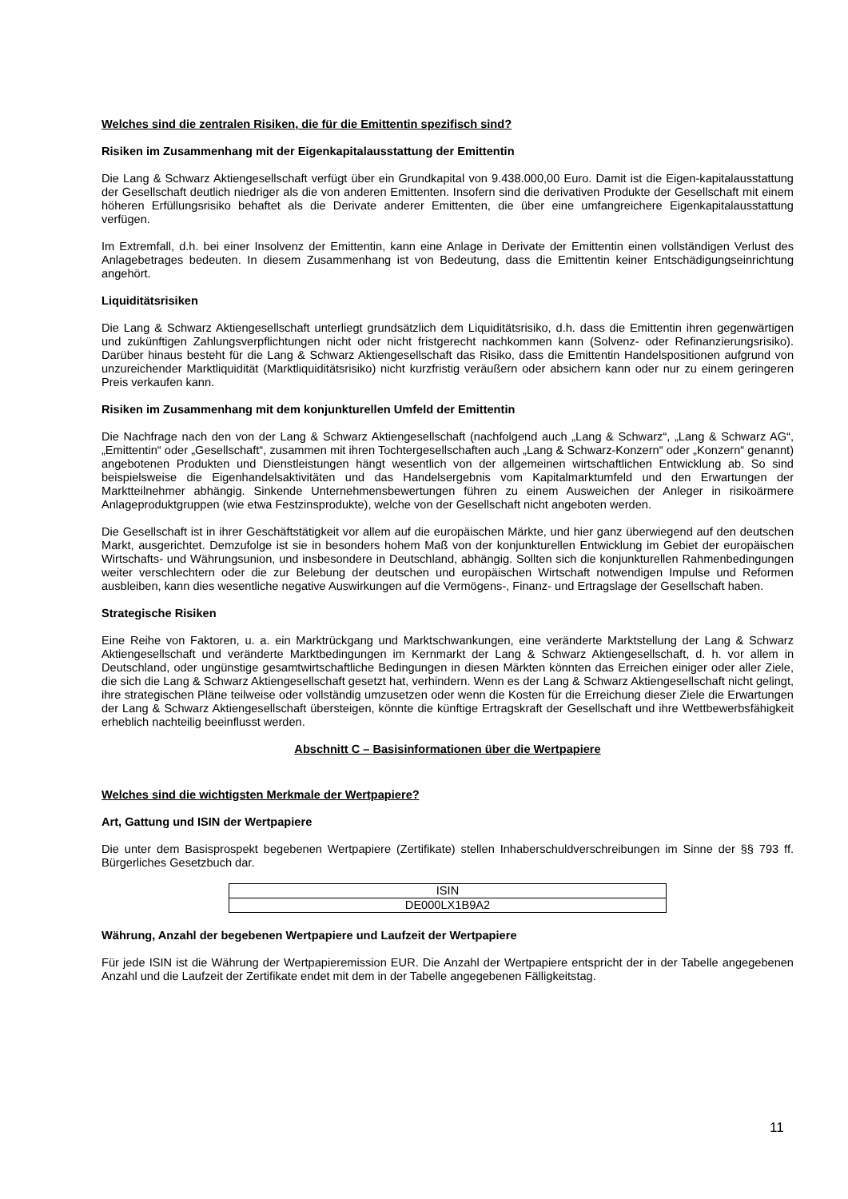Welches sind die zentralen Risiken, die für die Emittentin spezifisch sind?
Risiken im Zusammenhang mit der Eigenkapitalausstattung der Emittentin
Die Lang & Schwarz Aktiengesellschaft verfügt über ein Grundkapital von 9.438.000,00 Euro. Damit ist die Eigen-kapitalausstattung der Gesellschaft deutlich niedriger als die von anderen Emittenten. Insofern sind die derivativen Produkte der Gesellschaft mit einem höheren Erfüllungsrisiko behaftet als die Derivate anderer Emittenten, die über eine umfangreichere Eigenkapitalausstattung verfügen.
Im Extremfall, d.h. bei einer Insolvenz der Emittentin, kann eine Anlage in Derivate der Emittentin einen vollständigen Verlust des Anlagebetrages bedeuten. In diesem Zusammenhang ist von Bedeutung, dass die Emittentin keiner Entschädigungseinrichtung angehört.
Liquiditätsrisiken
Die Lang & Schwarz Aktiengesellschaft unterliegt grundsätzlich dem Liquiditätsrisiko, d.h. dass die Emittentin ihren gegenwärtigen und zukünftigen Zahlungsverpflichtungen nicht oder nicht fristgerecht nachkommen kann (Solvenz- oder Refinanzierungsrisiko). Darüber hinaus besteht für die Lang & Schwarz Aktiengesellschaft das Risiko, dass die Emittentin Handelspositionen aufgrund von unzureichender Marktliquidität (Marktliquiditätsrisiko) nicht kurzfristig veräußern oder absichern kann oder nur zu einem geringeren Preis verkaufen kann.
Risiken im Zusammenhang mit dem konjunkturellen Umfeld der Emittentin
Die Nachfrage nach den von der Lang & Schwarz Aktiengesellschaft (nachfolgend auch „Lang & Schwarz“, „Lang & Schwarz AG“, „Emittentin“ oder „Gesellschaft“, zusammen mit ihren Tochtergesellschaften auch „Lang & Schwarz-Konzern“ oder „Konzern“ genannt) angebotenen Produkten und Dienstleistungen hängt wesentlich von der allgemeinen wirtschaftlichen Entwicklung ab. So sind beispielsweise die Eigenhandelsaktivitäten und das Handelsergebnis vom Kapitalmarktumfeld und den Erwartungen der Marktteilnehmer abhängig. Sinkende Unternehmensbewertungen führen zu einem Ausweichen der Anleger in risikoärmere Anlageproduktgruppen (wie etwa Festzinsprodukte), welche von der Gesellschaft nicht angeboten werden.
Die Gesellschaft ist in ihrer Geschäftstätigkeit vor allem auf die europäischen Märkte, und hier ganz überwiegend auf den deutschen Markt, ausgerichtet. Demzufolge ist sie in besonders hohem Maß von der konjunkturellen Entwicklung im Gebiet der europäischen Wirtschafts- und Währungsunion, und insbesondere in Deutschland, abhängig. Sollten sich die konjunkturellen Rahmenbedingungen weiter verschlechtern oder die zur Belebung der deutschen und europäischen Wirtschaft notwendigen Impulse und Reformen ausbleiben, kann dies wesentliche negative Auswirkungen auf die Vermögens-, Finanz- und Ertragslage der Gesellschaft haben.
Strategische Risiken
Eine Reihe von Faktoren, u. a. ein Marktrückgang und Marktschwankungen, eine veränderte Marktstellung der Lang & Schwarz Aktiengesellschaft und veränderte Marktbedingungen im Kernmarkt der Lang & Schwarz Aktiengesellschaft, d. h. vor allem in Deutschland, oder ungünstige gesamtwirtschaftliche Bedingungen in diesen Märkten könnten das Erreichen einiger oder aller Ziele, die sich die Lang & Schwarz Aktiengesellschaft gesetzt hat, verhindern. Wenn es der Lang & Schwarz Aktiengesellschaft nicht gelingt, ihre strategischen Pläne teilweise oder vollständig umzusetzen oder wenn die Kosten für die Erreichung dieser Ziele die Erwartungen der Lang & Schwarz Aktiengesellschaft übersteigen, könnte die künftige Ertragskraft der Gesellschaft und ihre Wettbewerbsfähigkeit erheblich nachteilig beeinflusst werden.
Abschnitt C – Basisinformationen über die Wertpapiere
Welches sind die wichtigsten Merkmale der Wertpapiere?
Art, Gattung und ISIN der Wertpapiere
Die unter dem Basisprospekt begebenen Wertpapiere (Zertifikate) stellen Inhaberschuldverschreibungen im Sinne der §§ 793 ff. Bürgerliches Gesetzbuch dar.
| ISIN |
| --- |
| DE000LX1B9A2 |
Währung, Anzahl der begebenen Wertpapiere und Laufzeit der Wertpapiere
Für jede ISIN ist die Währung der Wertpapieremission EUR. Die Anzahl der Wertpapiere entspricht der in der Tabelle angegebenen Anzahl und die Laufzeit der Zertifikate endet mit dem in der Tabelle angegebenen Fälligkeitstag.
11